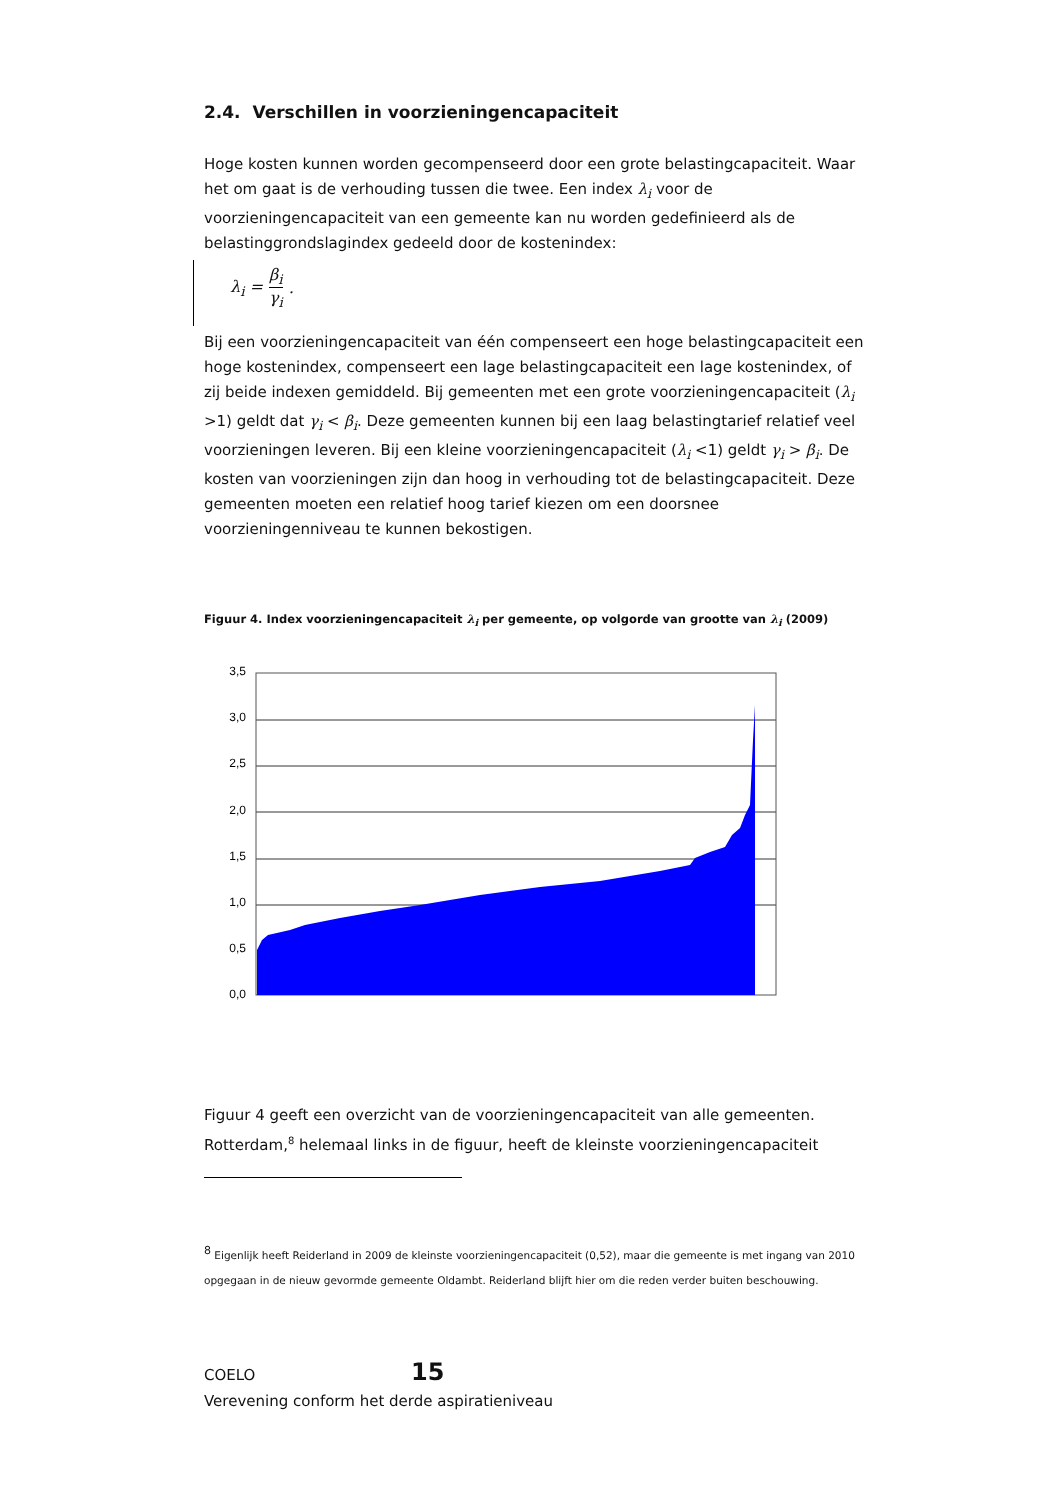2.4. Verschillen in voorzieningencapaciteit
Hoge kosten kunnen worden gecompenseerd door een grote belastingcapaciteit. Waar het om gaat is de verhouding tussen die twee. Een index λ<sub>i</sub> voor de voorzieningencapaciteit van een gemeente kan nu worden gedefinieerd als de belastinggrondslagindex gedeeld door de kostenindex:
λ<sub>i</sub> = β<sub>i</sub> γ<sub>i</sub>.
Bij een voorzieningencapaciteit van één compenseert een hoge belastingcapaciteit een hoge kostenindex, compenseert een lage belastingcapaciteit een lage kostenindex, of zij beide indexen gemiddeld. Bij gemeenten met een grote voorzieningencapaciteit (λ<sub>i</sub> >1) geldt dat γ<sub>i</sub> < β<sub>i</sub>. Deze gemeenten kunnen bij een laag belastingtarief relatief veel voorzieningen leveren. Bij een kleine voorzieningencapaciteit (λ<sub>i</sub> <1) geldt γ<sub>i</sub> > β<sub>i</sub>. De kosten van voorzieningen zijn dan hoog in verhouding tot de belastingcapaciteit. Deze gemeenten moeten een relatief hoog tarief kiezen om een doorsnee voorzieningenniveau te kunnen bekostigen.
Figuur 4. Index voorzieningencapaciteit λ<sub>i</sub> per gemeente, op volgorde van grootte van λ<sub>i</sub> (2009)
3,5
3,0
2,5
2,0
1,5
1,0
0,5
0,0
Figuur 4 geeft een overzicht van de voorzieningencapaciteit van alle gemeenten. Rotterdam,<sup>8</sup> helemaal links in de figuur, heeft de kleinste voorzieningencapaciteit
<sup>8</sup> Eigenlijk heeft Reiderland in 2009 de kleinste voorzieningencapaciteit (0,52), maar die gemeente is met ingang van 2010 opgegaan in de nieuw gevormde gemeente Oldambt. Reiderland blijft hier om die reden verder buiten beschouwing.
COELO 15
Verevening conform het derde aspiratieniveau